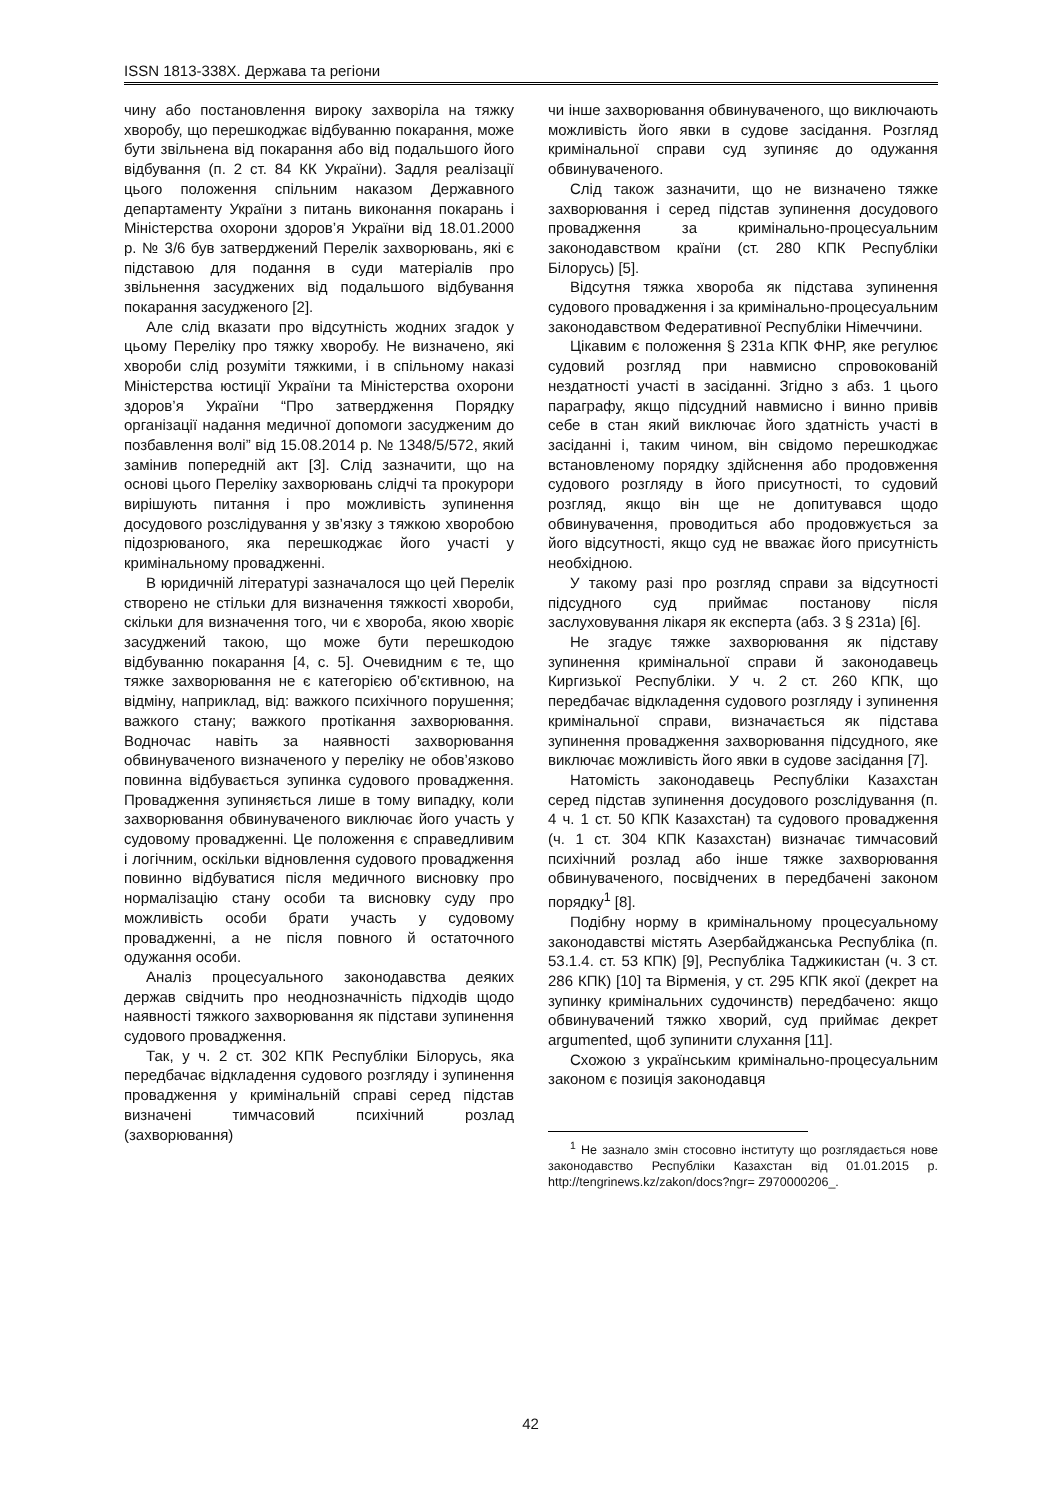ISSN 1813-338X. Держава та регіони
чину або постановлення вироку захворіла на тяжку хворобу, що перешкоджає відбуванню покарання, може бути звільнена від покарання або від подальшого його відбування (п. 2 ст. 84 КК України). Задля реалізації цього положення спільним наказом Державного департаменту України з питань виконання покарань і Міністерства охорони здоров’я України від 18.01.2000 р. № 3/6 був затверджений Перелік захворювань, які є підставою для подання в суди матеріалів про звільнення засуджених від подальшого відбування покарання засудженого [2].
Але слід вказати про відсутність жодних згадок у цьому Переліку про тяжку хворобу. Не визначено, які хвороби слід розуміти тяжкими, і в спільному наказі Міністерства юстиції України та Міністерства охорони здоров’я України “Про затвердження Порядку організації надання медичної допомоги засудженим до позбавлення волі” від 15.08.2014 р. № 1348/5/572, який замінив попередній акт [3]. Слід зазначити, що на основі цього Переліку захворювань слідчі та прокурори вирішують питання і про можливість зупинення досудового розслідування у зв’язку з тяжкою хворобою підозрюваного, яка перешкоджає його участі у кримінальному провадженні.
В юридичній літературі зазначалося що цей Перелік створено не стільки для визначення тяжкості хвороби, скільки для визначення того, чи є хвороба, якою хворіє засуджений такою, що може бути перешкодою відбуванню покарання [4, с. 5]. Очевидним є те, що тяжке захворювання не є категорією об’єктивною, на відміну, наприклад, від: важкого психічного порушення; важкого стану; важкого протікання захворювання. Водночас навіть за наявності захворювання обвинуваченого визначеного у переліку не обов’язково повинна відбувається зупинка судового провадження. Провадження зупиняється лише в тому випадку, коли захворювання обвинуваченого виключає його участь у судовому провадженні. Це положення є справедливим і логічним, оскільки відновлення судового провадження повинно відбуватися після медичного висновку про нормалізацію стану особи та висновку суду про можливість особи брати участь у судовому провадженні, а не після повного й остаточного одужання особи.
Аналіз процесуального законодавства деяких держав свідчить про неоднозначність підходів щодо наявності тяжкого захворювання як підстави зупинення судового провадження.
Так, у ч. 2 ст. 302 КПК Республіки Білорусь, яка передбачає відкладення судового розгляду і зупинення провадження у кримінальній справі серед підстав визначені тимчасовий психічний розлад (захворювання)
чи інше захворювання обвинуваченого, що виключають можливість його явки в судове засідання. Розгляд кримінальної справи суд зупиняє до одужання обвинуваченого.
Слід також зазначити, що не визначено тяжке захворювання і серед підстав зупинення досудового провадження за кримінально-процесуальним законодавством країни (ст. 280 КПК Республіки Білорусь) [5].
Відсутня тяжка хвороба як підстава зупинення судового провадження і за кримінально-процесуальним законодавством Федеративної Республіки Німеччини.
Цікавим є положення § 231а КПК ФНР, яке регулює судовий розгляд при навмисно спровокованій нездатності участі в засіданні. Згідно з абз. 1 цього параграфу, якщо підсудний навмисно і винно привів себе в стан який виключає його здатність участі в засіданні і, таким чином, він свідомо перешкоджає встановленому порядку здійснення або продовження судового розгляду в його присутності, то судовий розгляд, якщо він ще не допитувався щодо обвинувачення, проводиться або продовжується за його відсутності, якщо суд не вважає його присутність необхідною.
У такому разі про розгляд справи за відсутності підсудного суд приймає постанову після заслуховування лікаря як експерта (абз. 3 § 231а) [6].
Не згадує тяжке захворювання як підставу зупинення кримінальної справи й законодавець Киргизької Республіки. У ч. 2 ст. 260 КПК, що передбачає відкладення судового розгляду і зупинення кримінальної справи, визначається як підстава зупинення провадження захворювання підсудного, яке виключає можливість його явки в судове засідання [7].
Натомість законодавець Республіки Казахстан серед підстав зупинення досудового розслідування (п. 4 ч. 1 ст. 50 КПК Казахстан) та судового провадження (ч. 1 ст. 304 КПК Казахстан) визначає тимчасовий психічний розлад або інше тяжке захворювання обвинуваченого, посвідчених в передбачені законом порядку<sup>1</sup> [8].
Подібну норму в кримінальному процесуальному законодавстві містять Азербайджанська Республіка (п. 53.1.4. ст. 53 КПК) [9], Республіка Таджикистан (ч. 3 ст. 286 КПК) [10] та Вірменія, у ст. 295 КПК якої (декрет на зупинку кримінальних судочинств) передбачено: якщо обвинувачений тяжко хворий, суд приймає декрет argumented, щоб зупинити слухання [11].
Схожою з українським кримінально-процесуальним законом є позиція законодавця
<sup>1</sup> Не зазнало змін стосовно інституту що розглядається нове законодавство Республіки Казахстан від 01.01.2015 р. http://tengrinews.kz/zakon/docs?ngr= Z970000206_.
42